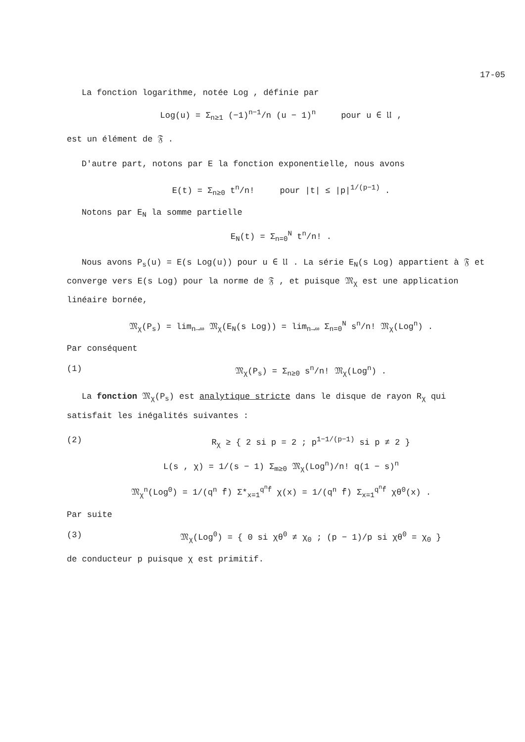17-05
La fonction logarithme, notée Log , définie par
Log(u) = Σ<sub>n≥1</sub> (−1)<sup>n−1</sup>/n (u − 1)<sup>n</sup> pour u ∈ 𝔘 ,
est un élément de 𝔉 .
D'autre part, notons par E la fonction exponentielle, nous avons
E(t) = Σ<sub>n≥0</sub> t<sup>n</sup>/n! pour |t| ≤ |p|<sup>1/(p−1)</sup> .
Notons par E<sub>N</sub> la somme partielle
E<sub>N</sub>(t) = Σ<sub>n=0</sub><sup>N</sup> t<sup>n</sup>/n! .
Nous avons P<sub>s</sub>(u) = E(s Log(u)) pour u ∈ 𝔘 . La série E<sub>N</sub>(s Log) appartient à 𝔉 et converge vers E(s Log) pour la norme de 𝔉 , et puisque 𝔐<sub>χ</sub> est une application linéaire bornée,
𝔐<sub>χ</sub>(P<sub>s</sub>) = lim<sub>n→∞</sub> 𝔐<sub>χ</sub>(E<sub>N</sub>(s Log)) = lim<sub>n→∞</sub> Σ<sub>n=0</sub><sup>N</sup> s<sup>n</sup>/n! 𝔐<sub>χ</sub>(Log<sup>n</sup>) .
Par conséquent
(1) 𝔐<sub>χ</sub>(P<sub>s</sub>) = Σ<sub>n≥0</sub> s<sup>n</sup>/n! 𝔐<sub>χ</sub>(Log<sup>n</sup>) .
La fonction 𝔐<sub>χ</sub>(P<sub>s</sub>) est analytique stricte dans le disque de rayon R<sub>χ</sub> qui satisfait les inégalités suivantes :
(2) R<sub>χ</sub> ≥ { 2 si p = 2 ; p<sup>1−1/(p−1)</sup> si p ≠ 2 }
L(s , χ) = 1/(s − 1) Σ<sub>m≥0</sub> 𝔐<sub>χ</sub>(Log<sup>n</sup>)/n! q(1 − s)<sup>n</sup>
𝔐<sub>χ</sub><sup>n</sup>(Log<sup>0</sup>) = 1/(q<sup>n</sup> f̄) Σ*<sub>x=1</sub><sup>q<sup>n</sup>f̄</sup> χ(x) = 1/(q<sup>n</sup> f̄) Σ<sub>x=1</sub><sup>q<sup>n</sup>f̄</sup> χθ<sup>0</sup>(x) .
Par suite
(3) 𝔐<sub>χ</sub>(Log<sup>0</sup>) = { 0 si χθ<sup>0</sup> ≠ χ<sub>0</sub> ; (p − 1)/p si χθ<sup>0</sup> = χ<sub>0</sub> }
de conducteur p puisque χ est primitif.